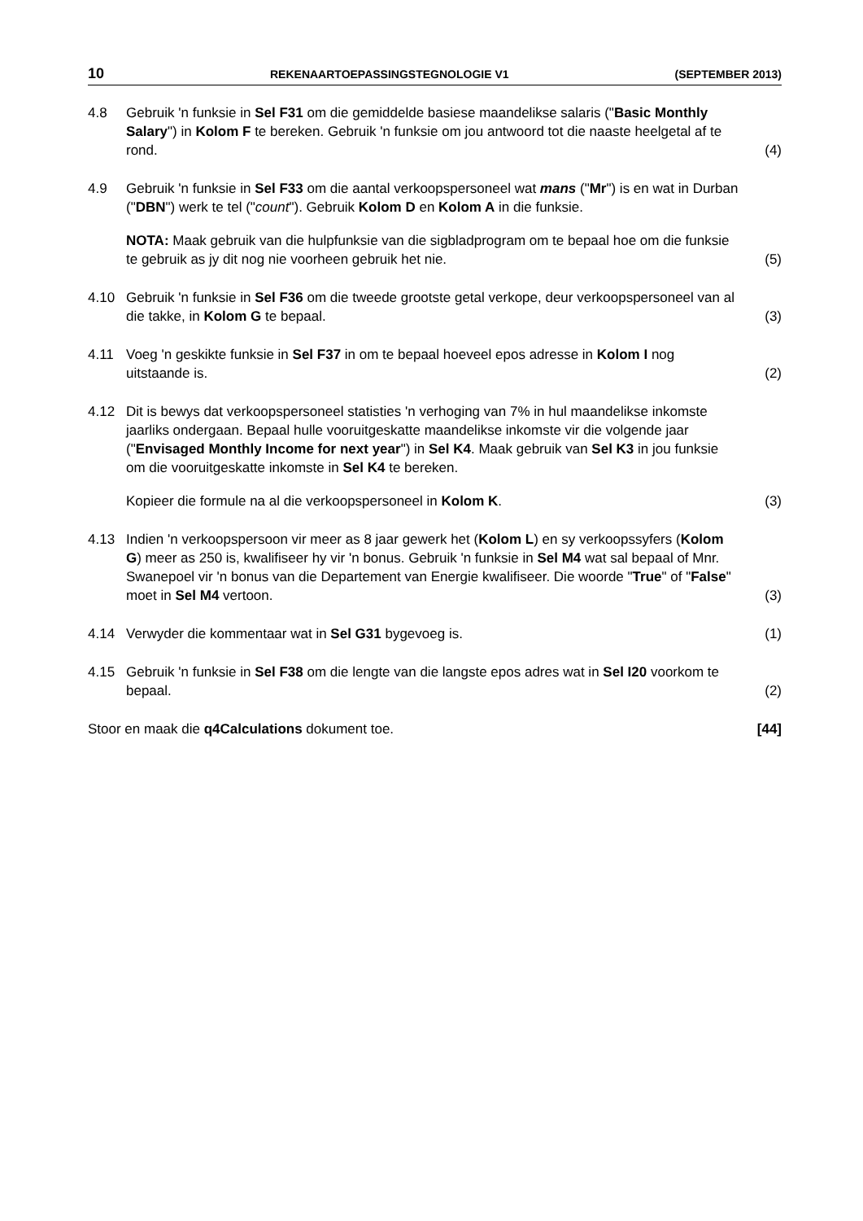10 REKENAARTOEPASSINGSTEGNOLOGIE V1 (SEPTEMBER 2013)
4.8 Gebruik 'n funksie in Sel F31 om die gemiddelde basiese maandelikse salaris ("Basic Monthly Salary") in Kolom F te bereken. Gebruik 'n funksie om jou antwoord tot die naaste heelgetal af te rond.
(4)
4.9 Gebruik 'n funksie in Sel F33 om die aantal verkoopspersoneel wat mans ("Mr") is en wat in Durban ("DBN") werk te tel ("count"). Gebruik Kolom D en Kolom A in die funksie.
NOTA: Maak gebruik van die hulpfunksie van die sigbladprogram om te bepaal hoe om die funksie te gebruik as jy dit nog nie voorheen gebruik het nie.
(5)
4.10 Gebruik 'n funksie in Sel F36 om die tweede grootste getal verkope, deur verkoopspersoneel van al die takke, in Kolom G te bepaal.
(3)
4.11 Voeg 'n geskikte funksie in Sel F37 in om te bepaal hoeveel epos adresse in Kolom I nog uitstaande is.
(2)
4.12 Dit is bewys dat verkoopspersoneel statisties 'n verhoging van 7% in hul maandelikse inkomste jaarliks ondergaan. Bepaal hulle vooruitgeskatte maandelikse inkomste vir die volgende jaar ("Envisaged Monthly Income for next year") in Sel K4. Maak gebruik van Sel K3 in jou funksie om die vooruitgeskatte inkomste in Sel K4 te bereken.
Kopieer die formule na al die verkoopspersoneel in Kolom K.
(3)
4.13 Indien 'n verkoopspersoon vir meer as 8 jaar gewerk het (Kolom L) en sy verkoopssyfers (Kolom G) meer as 250 is, kwalifiseer hy vir 'n bonus. Gebruik 'n funksie in Sel M4 wat sal bepaal of Mnr. Swanepoel vir 'n bonus van die Departement van Energie kwalifiseer. Die woorde "True" of "False" moet in Sel M4 vertoon.
(3)
4.14 Verwyder die kommentaar wat in Sel G31 bygevoeg is.
(1)
4.15 Gebruik 'n funksie in Sel F38 om die lengte van die langste epos adres wat in Sel I20 voorkom te bepaal.
(2)
Stoor en maak die q4Calculations dokument toe.
[44]